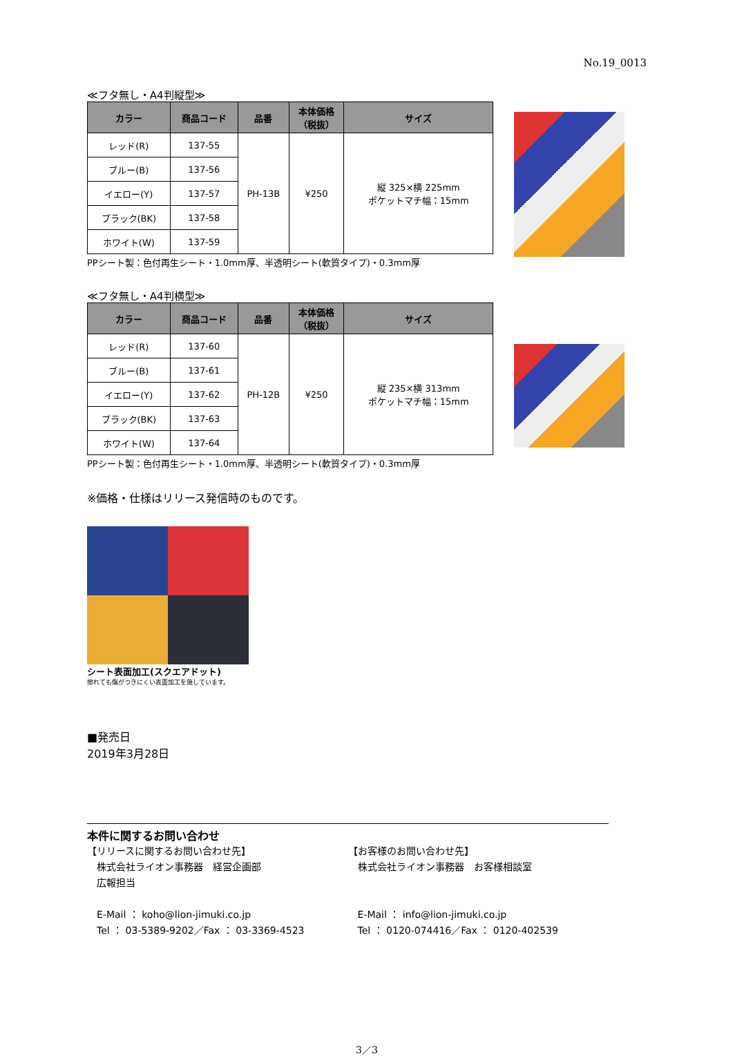No.19_0013
≪フタ無し・A4判縦型≫
| カラー | 商品コード | 品番 | 本体価格 （税抜） | サイズ |
| --- | --- | --- | --- | --- |
| レッド(R) | 137-55 | PH-13B | ¥250 | 縦 325×横 225mm ポケットマチ幅：15mm |
| ブルー(B) | 137-56 | | | |
| イエロー(Y) | 137-57 | | | |
| ブラック(BK) | 137-58 | | | |
| ホワイト(W) | 137-59 | | | |
PPシート製：色付再生シート・1.0mm厚、半透明シート(軟質タイプ)・0.3mm厚
≪フタ無し・A4判横型≫
| カラー | 商品コード | 品番 | 本体価格 （税抜） | サイズ |
| --- | --- | --- | --- | --- |
| レッド(R) | 137-60 | PH-12B | ¥250 | 縦 235×横 313mm ポケットマチ幅：15mm |
| ブルー(B) | 137-61 | | | |
| イエロー(Y) | 137-62 | | | |
| ブラック(BK) | 137-63 | | | |
| ホワイト(W) | 137-64 | | | |
PPシート製：色付再生シート・1.0mm厚、半透明シート(軟質タイプ)・0.3mm厚
※価格・仕様はリリース発信時のものです。
シート表面加工(スクエアドット)
擦れても傷がつきにくい表面加工を施しています。
■発売日
2019年3月28日
本件に関するお問い合わせ
【リリースに関するお問い合わせ先】
　株式会社ライオン事務器　経営企画部
　広報担当
　E-Mail ： koho@lion-jimuki.co.jp
　Tel ： 03-5389-9202／Fax ： 03-3369-4523
【お客様のお問い合わせ先】
　株式会社ライオン事務器　お客様相談室
　E-Mail ： info@lion-jimuki.co.jp
　Tel ： 0120-074416／Fax ： 0120-402539
3／3